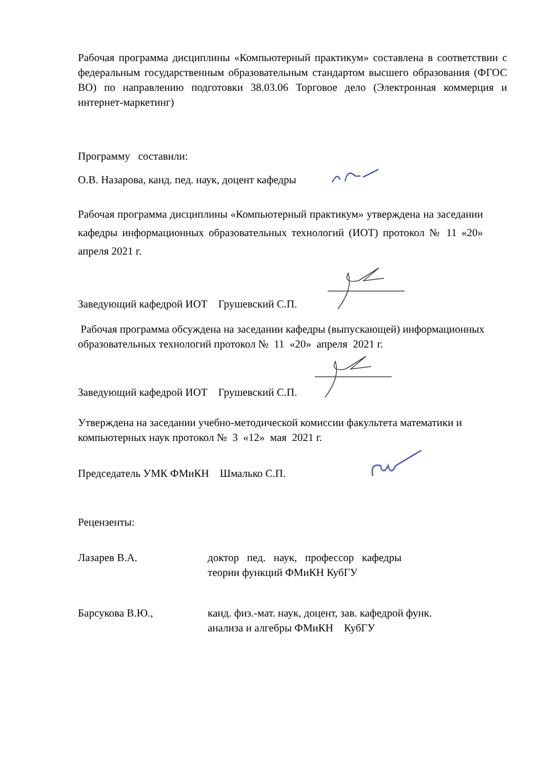Рабочая программа дисциплины «Компьютерный практикум» составлена в соответствии с федеральным государственным образовательным стандартом высшего образования (ФГОС ВО) по направлению подготовки 38.03.06 Торговое дело (Электронная коммерция и интернет-маркетинг)
Программу составили:
О.В. Назарова, канд. пед. наук, доцент кафедры
Рабочая программа дисциплины «Компьютерный практикум» утверждена на заседании кафедры информационных образовательных технологий (ИОТ) протокол № 11 «20» апреля 2021 г.
Заведующий кафедрой ИОТ Грушевский С.П.
Рабочая программа обсуждена на заседании кафедры (выпускающей) информационных образовательных технологий протокол № 11 «20» апреля 2021 г.
Заведующий кафедрой ИОТ Грушевский С.П.
Утверждена на заседании учебно-методической комиссии факультета математики и компьютерных наук протокол № 3 «12» мая 2021 г.
Председатель УМК ФМиКН Шмалько С.П.
Рецензенты:
Лазарев В.А. доктор пед. наук, профессор кафедры
теории функций ФМиКН КубГУ
Барсукова В.Ю., канд. физ.-мат. наук, доцент, зав. кафедрой функ.
анализа и алгебры ФМиКН КубГУ